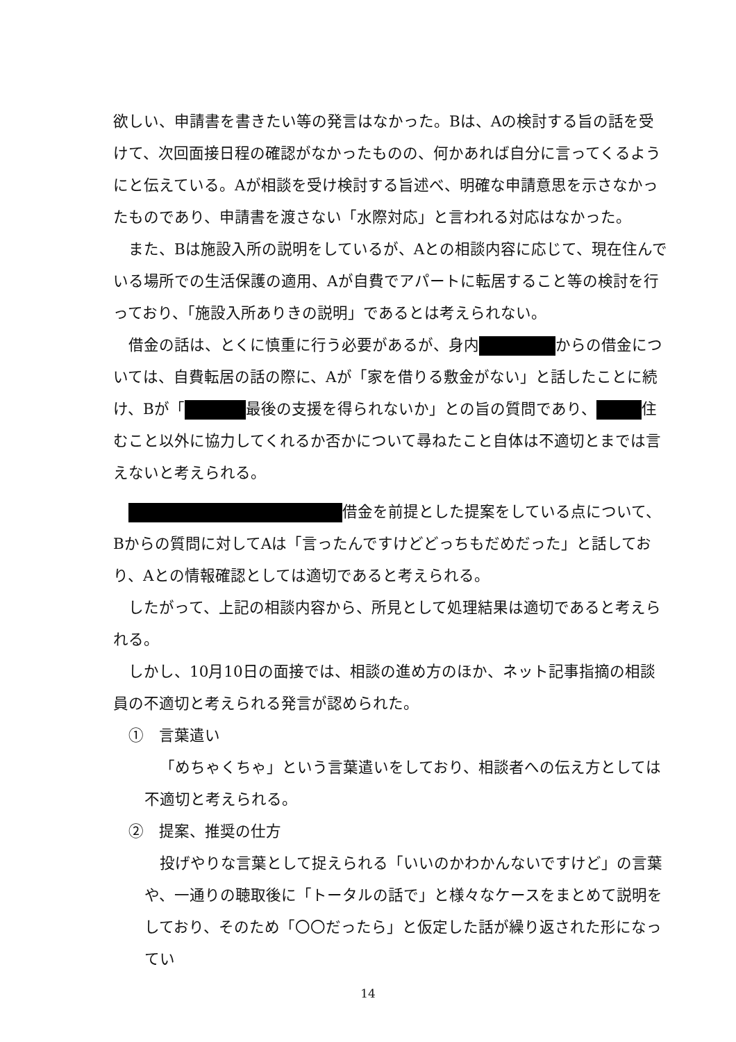欲しい、申請書を書きたい等の発言はなかった。Bは、Aの検討する旨の話を受けて、次回面接日程の確認がなかったものの、何かあれば自分に言ってくるようにと伝えている。Aが相談を受け検討する旨述べ、明確な申請意思を示さなかったものであり、申請書を渡さない「水際対応」と言われる対応はなかった。
また、Bは施設入所の説明をしているが、Aとの相談内容に応じて、現在住んでいる場所での生活保護の適用、Aが自費でアパートに転居すること等の検討を行っており、「施設入所ありきの説明」であるとは考えられない。
借金の話は、とくに慎重に行う必要があるが、身内 からの借金については、自費転居の話の際に、Aが「家を借りる敷金がない」と話したことに続け、Bが「 最後の支援を得られないか」との旨の質問であり、 住むこと以外に協力してくれるか否かについて尋ねたこと自体は不適切とまでは言えないと考えられる。
借金を前提とした提案をしている点について、Bからの質問に対してAは「言ったんですけどどっちもだめだった」と話しており、Aとの情報確認としては適切であると考えられる。
したがって、上記の相談内容から、所見として処理結果は適切であると考えられる。
しかし、10月10日の面接では、相談の進め方のほか、ネット記事指摘の相談員の不適切と考えられる発言が認められた。
①　言葉遣い
「めちゃくちゃ」という言葉遣いをしており、相談者への伝え方としては不適切と考えられる。
②　提案、推奨の仕方
投げやりな言葉として捉えられる「いいのかわかんないですけど」の言葉や、一通りの聴取後に「トータルの話で」と様々なケースをまとめて説明をしており、そのため「〇〇だったら」と仮定した話が繰り返された形になってい
14